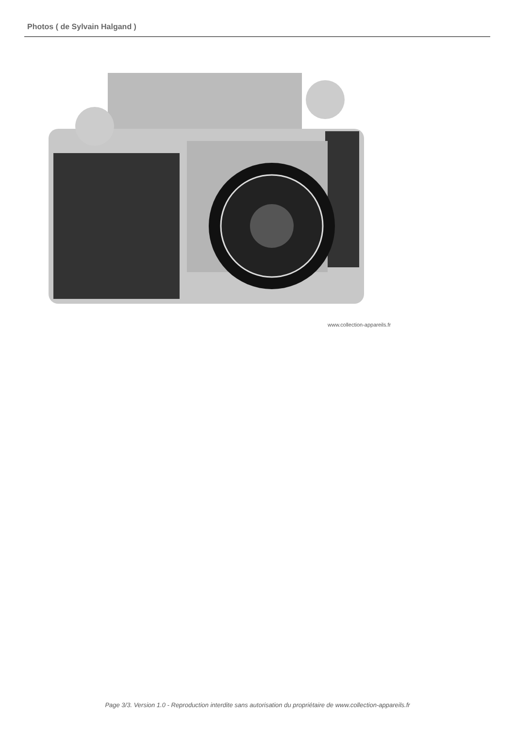Photos ( de Sylvain Halgand )
www.collection-appareils.fr
Page 3/3. Version 1.0 - Reproduction interdite sans autorisation du propriétaire de www.collection-appareils.fr